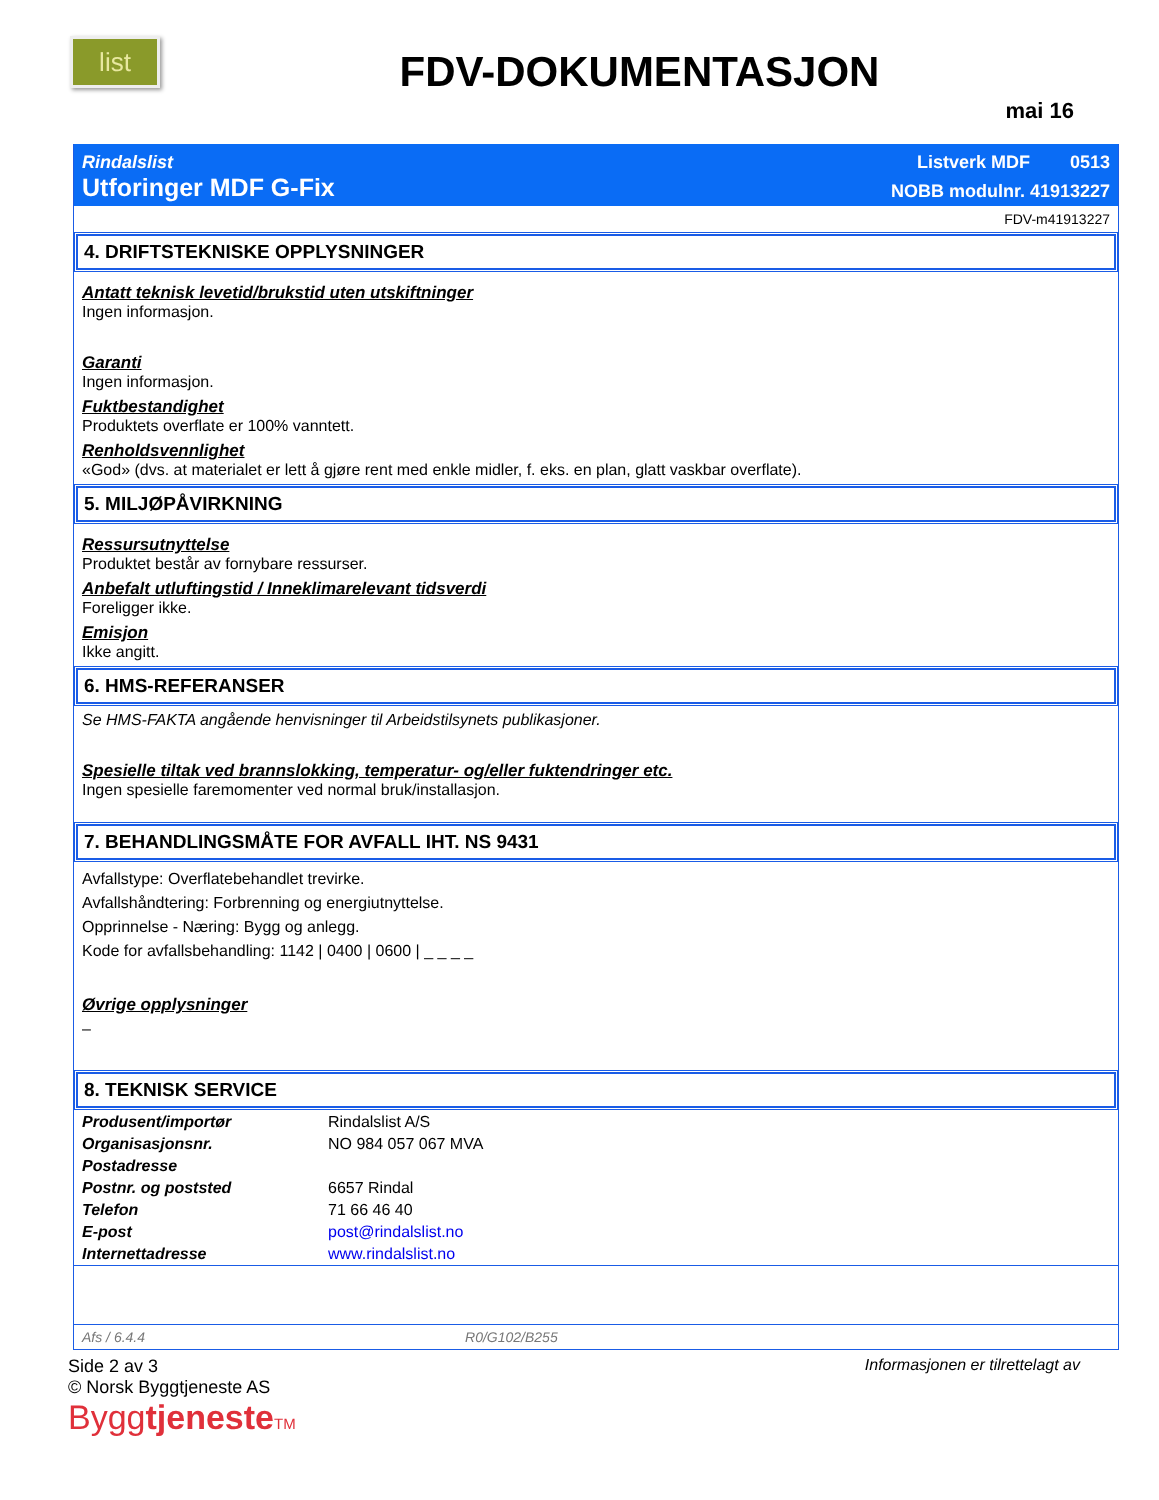list
FDV-DOKUMENTASJON
mai 16
Rindalslist Listverk MDF 0513
Utforinger MDF G-Fix NOBB modulnr. 41913227
FDV-m41913227
4. DRIFTSTEKNISKE OPPLYSNINGER
Antatt teknisk levetid/brukstid uten utskiftninger
Ingen informasjon.
Garanti
Ingen informasjon.
Fuktbestandighet
Produktets overflate er 100% vanntett.
Renholdsvennlighet
«God» (dvs. at materialet er lett å gjøre rent med enkle midler, f. eks. en plan, glatt vaskbar overflate).
5. MILJØPÅVIRKNING
Ressursutnyttelse
Produktet består av fornybare ressurser.
Anbefalt utluftingstid / Inneklimarelevant tidsverdi
Foreligger ikke.
Emisjon
Ikke angitt.
6. HMS-REFERANSER
Se HMS-FAKTA angående henvisninger til Arbeidstilsynets publikasjoner.
Spesielle tiltak ved brannslokking, temperatur- og/eller fuktendringer etc.
Ingen spesielle faremomenter ved normal bruk/installasjon.
7. BEHANDLINGSMÅTE FOR AVFALL IHT. NS 9431
Avfallstype: Overflatebehandlet trevirke.
Avfallshåndtering: Forbrenning og energiutnyttelse.
Opprinnelse - Næring: Bygg og anlegg.
Kode for avfallsbehandling: 1142 | 0400 | 0600 | _ _ _ _
Øvrige opplysninger
–
8. TEKNISK SERVICE
| Produsent/importør | Rindalslist A/S |
| Organisasjonsnr. | NO 984 057 067 MVA |
| Postadresse | |
| Postnr. og poststed | 6657 Rindal |
| Telefon | 71 66 46 40 |
| E-post | post@rindalslist.no |
| Internettadresse | www.rindalslist.no |
Afs / 6.4.4 R0/G102/B255
Side 2 av 3
© Norsk Byggtjeneste AS
Byggtjeneste TM
Informasjonen er tilrettelagt av